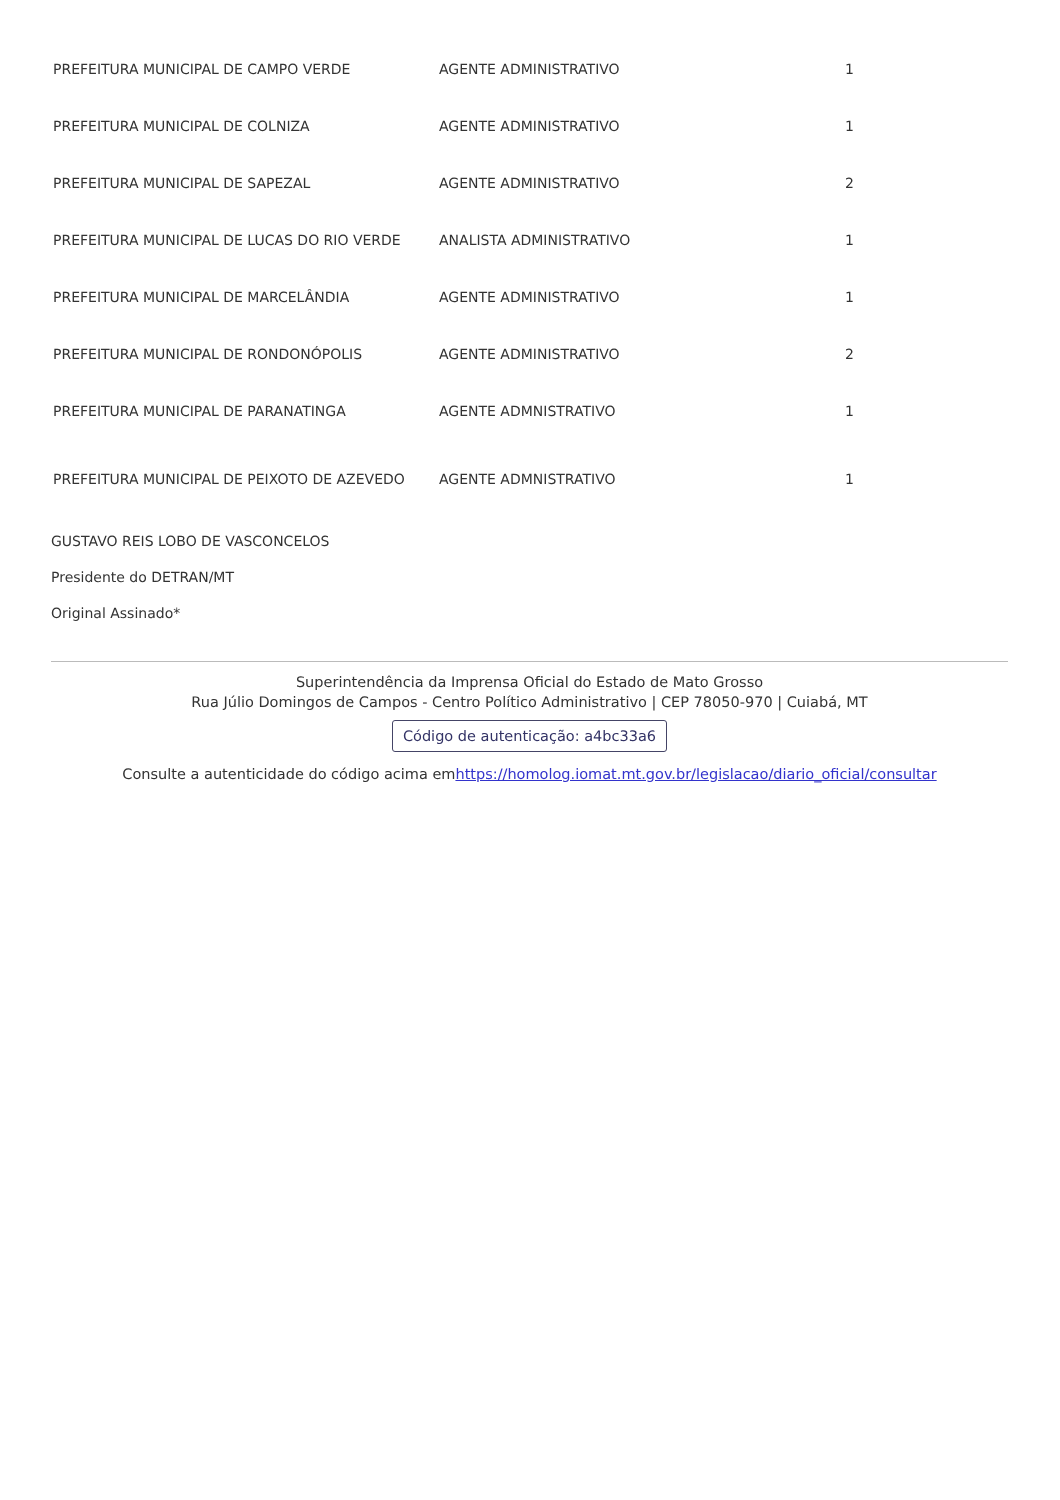| PREFEITURA MUNICIPAL DE CAMPO VERDE | AGENTE ADMINISTRATIVO | 1 |
| PREFEITURA MUNICIPAL DE COLNIZA | AGENTE ADMINISTRATIVO | 1 |
| PREFEITURA MUNICIPAL DE SAPEZAL | AGENTE ADMINISTRATIVO | 2 |
| PREFEITURA MUNICIPAL DE LUCAS DO RIO VERDE | ANALISTA ADMINISTRATIVO | 1 |
| PREFEITURA MUNICIPAL DE MARCELÂNDIA | AGENTE ADMINISTRATIVO | 1 |
| PREFEITURA MUNICIPAL DE RONDONÓPOLIS | AGENTE ADMINISTRATIVO | 2 |
| PREFEITURA MUNICIPAL DE PARANATINGA | AGENTE ADMNISTRATIVO | 1 |
| PREFEITURA MUNICIPAL DE PEIXOTO DE AZEVEDO | AGENTE ADMNISTRATIVO | 1 |
GUSTAVO REIS LOBO DE VASCONCELOS
Presidente do DETRAN/MT
Original Assinado*
Superintendência da Imprensa Oficial do Estado de Mato Grosso
Rua Júlio Domingos de Campos - Centro Político Administrativo | CEP 78050-970 | Cuiabá, MT
Código de autenticação: a4bc33a6
Consulte a autenticidade do código acima emhttps://homolog.iomat.mt.gov.br/legislacao/diario_oficial/consultar